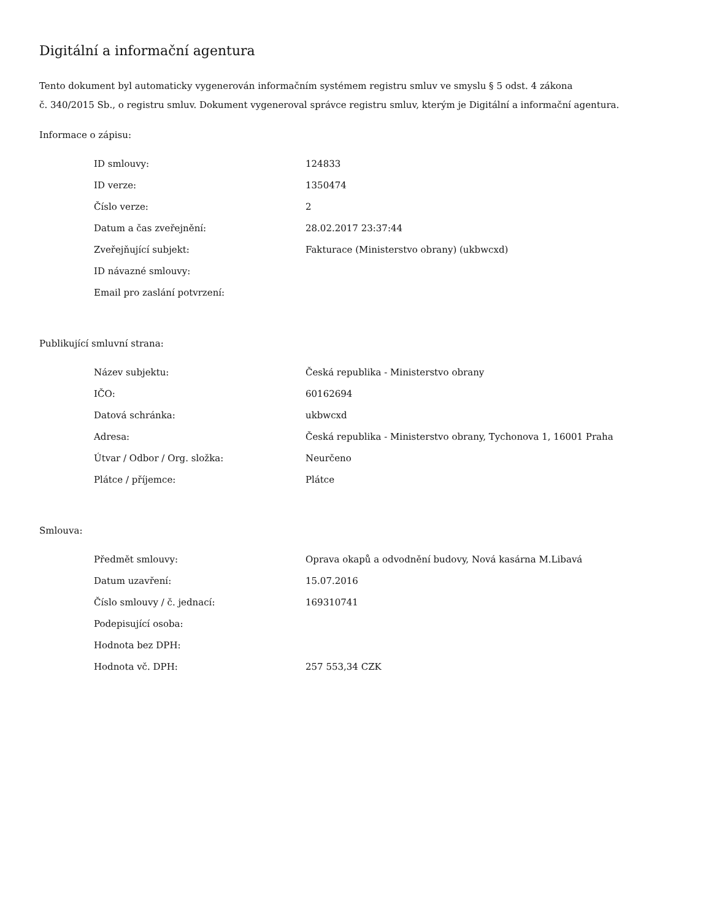Digitální a informační agentura
Tento dokument byl automaticky vygenerován informačním systémem registru smluv ve smyslu § 5 odst. 4 zákona
č. 340/2015 Sb., o registru smluv. Dokument vygeneroval správce registru smluv, kterým je Digitální a informační agentura.
Informace o zápisu:
| ID smlouvy: | 124833 |
| ID verze: | 1350474 |
| Číslo verze: | 2 |
| Datum a čas zveřejnění: | 28.02.2017 23:37:44 |
| Zveřejňující subjekt: | Fakturace (Ministerstvo obrany) (ukbwcxd) |
| ID návazné smlouvy: | |
| Email pro zaslání potvrzení: | |
Publikující smluvní strana:
| Název subjektu: | Česká republika - Ministerstvo obrany |
| IČO: | 60162694 |
| Datová schránka: | ukbwcxd |
| Adresa: | Česká republika - Ministerstvo obrany, Tychonova 1, 16001 Praha |
| Útvar / Odbor / Org. složka: | Neurčeno |
| Plátce / příjemce: | Plátce |
Smlouva:
| Předmět smlouvy: | Oprava okapů a odvodnění budovy, Nová kasárna M.Libavá |
| Datum uzavření: | 15.07.2016 |
| Číslo smlouvy / č. jednací: | 169310741 |
| Podepisující osoba: | |
| Hodnota bez DPH: | |
| Hodnota vč. DPH: | 257 553,34 CZK |